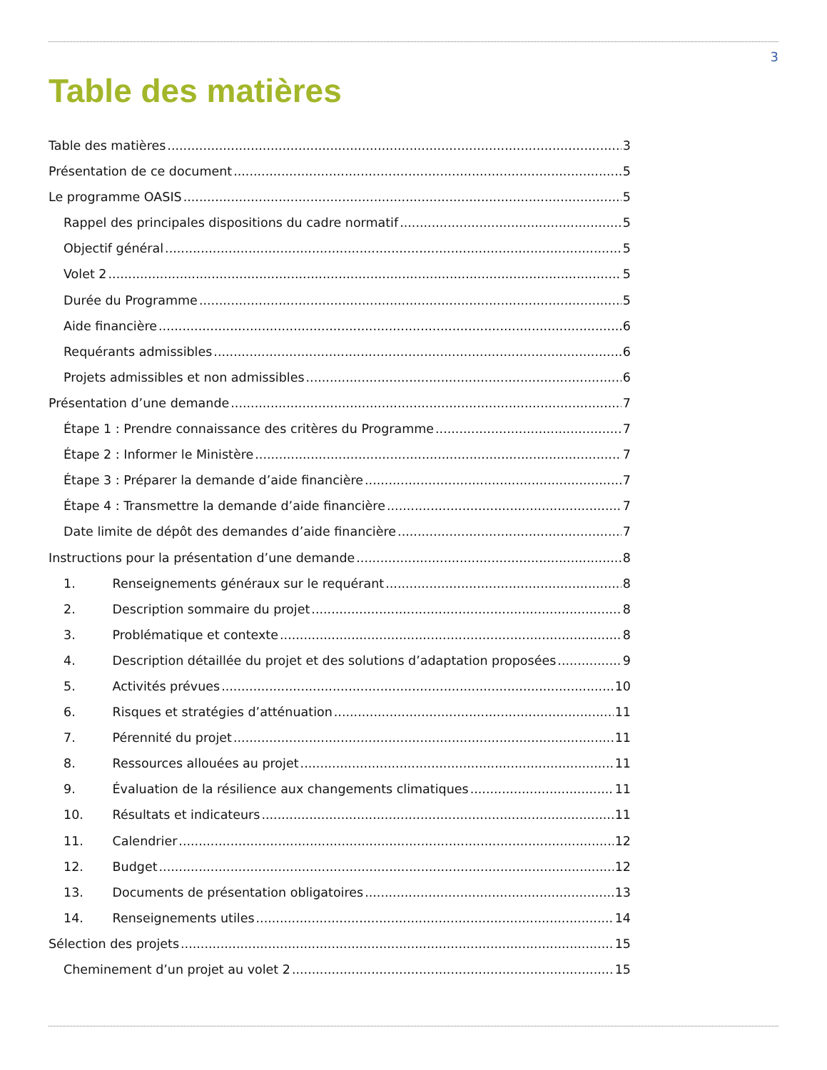3
Table des matières
Table des matières 3
Présentation de ce document 5
Le programme OASIS 5
Rappel des principales dispositions du cadre normatif 5
Objectif général 5
Volet 2 5
Durée du Programme 5
Aide financière 6
Requérants admissibles 6
Projets admissibles et non admissibles 6
Présentation d’une demande 7
Étape 1 : Prendre connaissance des critères du Programme 7
Étape 2 : Informer le Ministère 7
Étape 3 : Préparer la demande d’aide financière 7
Étape 4 : Transmettre la demande d’aide financière 7
Date limite de dépôt des demandes d’aide financière 7
Instructions pour la présentation d’une demande 8
1. Renseignements généraux sur le requérant 8
2. Description sommaire du projet 8
3. Problématique et contexte 8
4. Description détaillée du projet et des solutions d’adaptation proposées 9
5. Activités prévues 10
6. Risques et stratégies d’atténuation 11
7. Pérennité du projet 11
8. Ressources allouées au projet 11
9. Évaluation de la résilience aux changements climatiques 11
10. Résultats et indicateurs 11
11. Calendrier 12
12. Budget 12
13. Documents de présentation obligatoires 13
14. Renseignements utiles 14
Sélection des projets 15
Cheminement d’un projet au volet 2 15